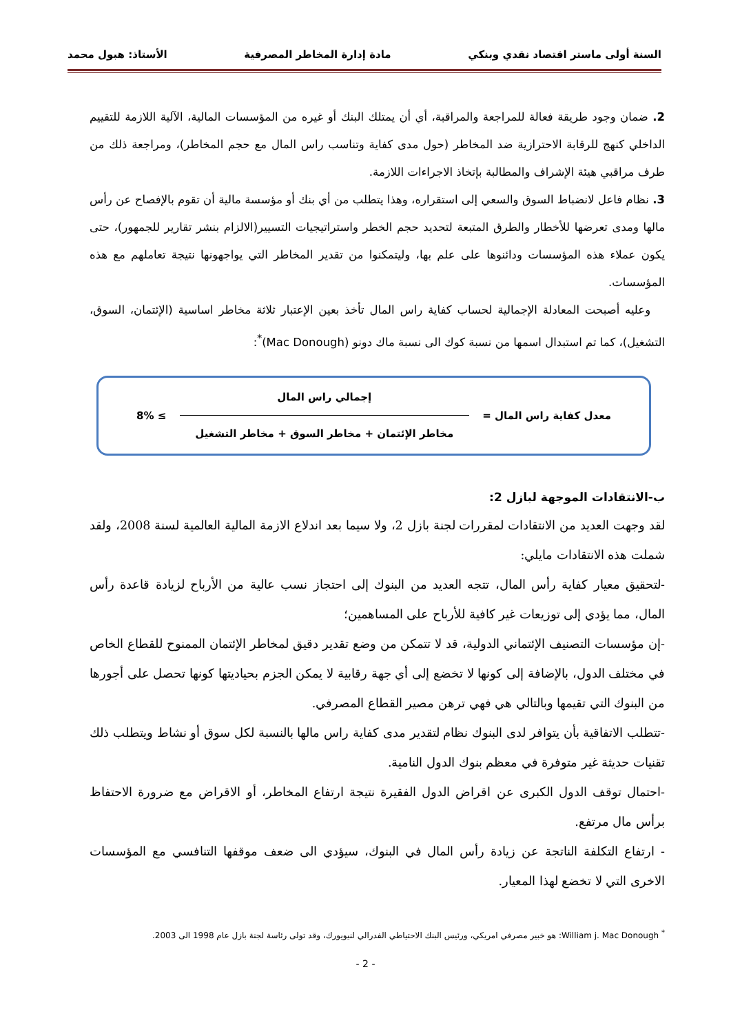السنة أولى ماستر اقتصاد نقدي وبنكي مادة إدارة المخاطر المصرفية الأستاذ: هبول محمد
2. ضمان وجود طريقة فعالة للمراجعة والمراقبة، أي أن يمتلك البنك أو غيره من المؤسسات المالية، الآلية اللازمة للتقييم الداخلي كنهج للرقابة الاحترازية ضد المخاطر (حول مدى كفاية وتناسب راس المال مع حجم المخاطر)، ومراجعة ذلك من طرف مراقبي هيئة الإشراف والمطالبة بإتخاذ الاجراءات اللازمة.
3. نظام فاعل لانضباط السوق والسعي إلى استقراره، وهذا يتطلب من أي بنك أو مؤسسة مالية أن تقوم بالإفصاح عن رأس مالها ومدى تعرضها للأخطار والطرق المتبعة لتحديد حجم الخطر واستراتيجيات التسيير(الالزام بنشر تقارير للجمهور)، حتى يكون عملاء هذه المؤسسات ودائنوها على علم بها، وليتمكنوا من تقدير المخاطر التي يواجهونها نتيجة تعاملهم مع هذه المؤسسات.
وعليه أصبحت المعادلة الإجمالية لحساب كفاية راس المال تأخذ بعين الإعتبار ثلاثة مخاطر اساسية (الإئتمان، السوق، التشغيل)، كما تم استبدال اسمها من نسبة كوك الى نسبة ماك دونو (Mac Donough)<sup>*</sup>:
معدل كفاية راس المال =
إجمالي راس المال
مخاطر الإئتمان + مخاطر السوق + مخاطر التشغيل
≥ 8%
ب-الانتقادات الموجهة لبازل 2:
لقد وجهت العديد من الانتقادات لمقررات لجنة بازل 2، ولا سيما بعد اندلاع الازمة المالية العالمية لسنة 2008، ولقد شملت هذه الانتقادات مايلي:
-لتحقيق معيار كفاية رأس المال، تتجه العديد من البنوك إلى احتجاز نسب عالية من الأرباح لزيادة قاعدة رأس المال، مما يؤدي إلى توزيعات غير كافية للأرباح على المساهمين؛
-إن مؤسسات التصنيف الإئتماني الدولية، قد لا تتمكن من وضع تقدير دقيق لمخاطر الإئتمان الممنوح للقطاع الخاص في مختلف الدول، بالإضافة إلى كونها لا تخضع إلى أي جهة رقابية لا يمكن الجزم بحياديتها كونها تحصل على أجورها من البنوك التي تقيمها وبالتالي هي فهي ترهن مصير القطاع المصرفي.
-تتطلب الاتفاقية بأن يتوافر لدى البنوك نظام لتقدير مدى كفاية راس مالها بالنسبة لكل سوق أو نشاط ويتطلب ذلك تقنيات حديثة غير متوفرة في معظم بنوك الدول النامية.
-احتمال توقف الدول الكبرى عن اقراض الدول الفقيرة نتيجة ارتفاع المخاطر، أو الاقراض مع ضرورة الاحتفاظ برأس مال مرتفع.
- ارتفاع التكلفة الناتجة عن زيادة رأس المال في البنوك، سيؤدي الى ضعف موقفها التنافسي مع المؤسسات الاخرى التي لا تخضع لهذا المعيار.
<sup>*</sup> William j. Mac Donough: هو خبير مصرفي امريكي، ورئيس البنك الاحتياطي الفدرالي لنيويورك، وقد تولى رئاسة لجنة بازل عام 1998 الى 2003.
- 2 -